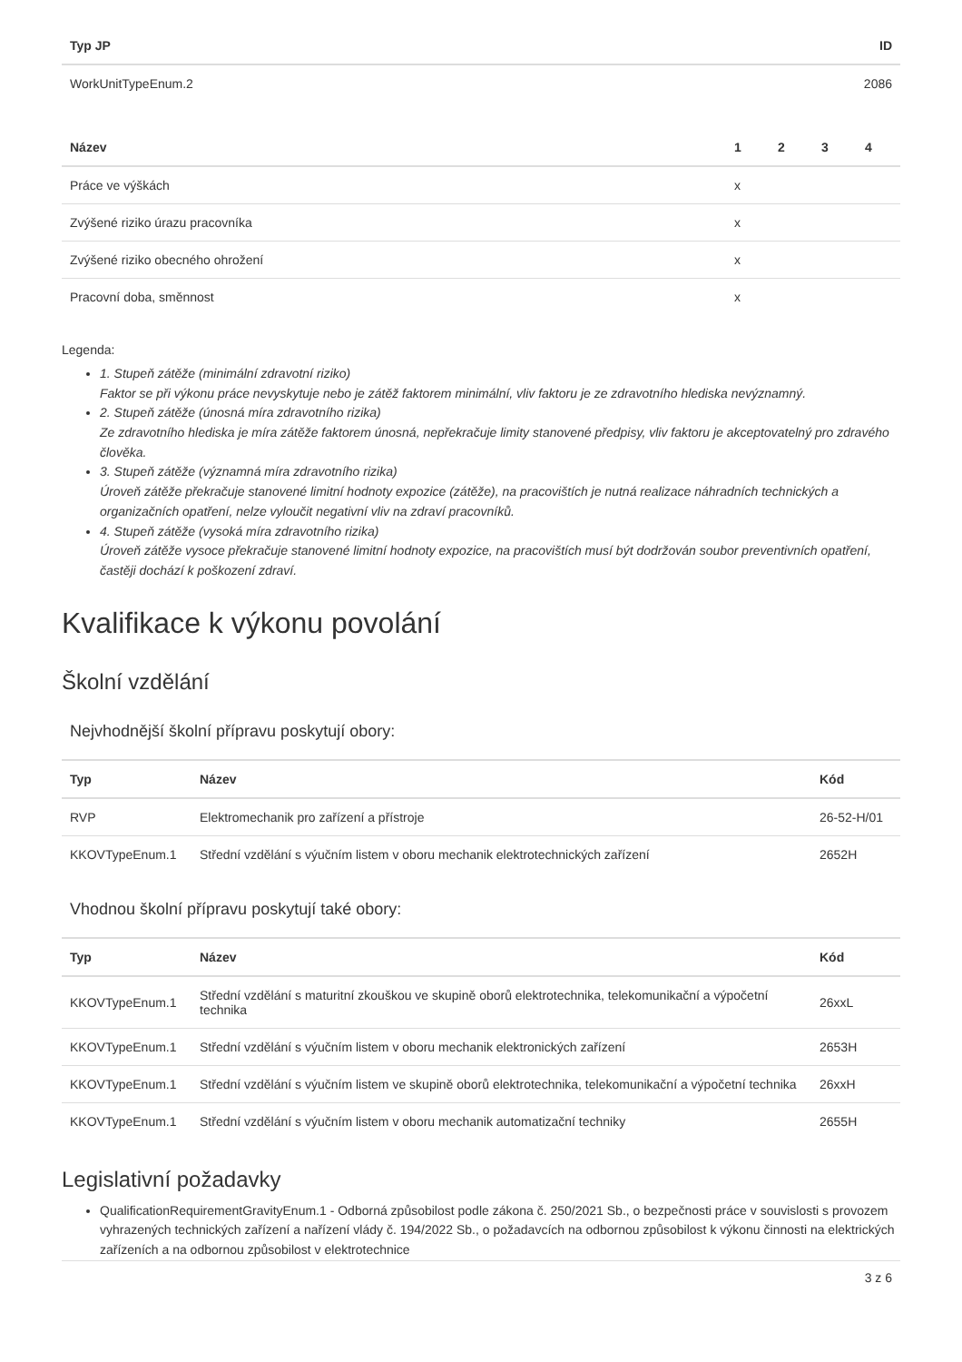| Typ JP | ID |
| --- | --- |
| WorkUnitTypeEnum.2 | 2086 |
| Název | 1 | 2 | 3 | 4 |
| --- | --- | --- | --- | --- |
| Práce ve výškách | x | | | |
| Zvýšené riziko úrazu pracovníka | x | | | |
| Zvýšené riziko obecného ohrožení | x | | | |
| Pracovní doba, směnnost | x | | | |
Legenda:
1. Stupeň zátěže (minimální zdravotní riziko)
Faktor se při výkonu práce nevyskytuje nebo je zátěž faktorem minimální, vliv faktoru je ze zdravotního hlediska nevýznamný.
2. Stupeň zátěže (únosná míra zdravotního rizika)
Ze zdravotního hlediska je míra zátěže faktorem únosná, nepřekračuje limity stanovené předpisy, vliv faktoru je akceptovatelný pro zdravého člověka.
3. Stupeň zátěže (významná míra zdravotního rizika)
Úroveň zátěže překračuje stanovené limitní hodnoty expozice (zátěže), na pracovištích je nutná realizace náhradních technických a organizačních opatření, nelze vyloučit negativní vliv na zdraví pracovníků.
4. Stupeň zátěže (vysoká míra zdravotního rizika)
Úroveň zátěže vysoce překračuje stanovené limitní hodnoty expozice, na pracovištích musí být dodržován soubor preventivních opatření, častěji dochází k poškození zdraví.
Kvalifikace k výkonu povolání
Školní vzdělání
Nejvhodnější školní přípravu poskytují obory:
| Typ | Název | Kód |
| --- | --- | --- |
| RVP | Elektromechanik pro zařízení a přístroje | 26-52-H/01 |
| KKOVTypeEnum.1 | Střední vzdělání s výučním listem v oboru mechanik elektrotechnických zařízení | 2652H |
Vhodnou školní přípravu poskytují také obory:
| Typ | Název | Kód |
| --- | --- | --- |
| KKOVTypeEnum.1 | Střední vzdělání s maturitní zkouškou ve skupině oborů elektrotechnika, telekomunikační a výpočetní technika | 26xxL |
| KKOVTypeEnum.1 | Střední vzdělání s výučním listem v oboru mechanik elektronických zařízení | 2653H |
| KKOVTypeEnum.1 | Střední vzdělání s výučním listem ve skupině oborů elektrotechnika, telekomunikační a výpočetní technika | 26xxH |
| KKOVTypeEnum.1 | Střední vzdělání s výučním listem v oboru mechanik automatizační techniky | 2655H |
Legislativní požadavky
QualificationRequirementGravityEnum.1 - Odborná způsobilost podle zákona č. 250/2021 Sb., o bezpečnosti práce v souvislosti s provozem vyhrazených technických zařízení a nařízení vlády č. 194/2022 Sb., o požadavcích na odbornou způsobilost k výkonu činnosti na elektrických zařízeních a na odbornou způsobilost v elektrotechnice
3 z 6